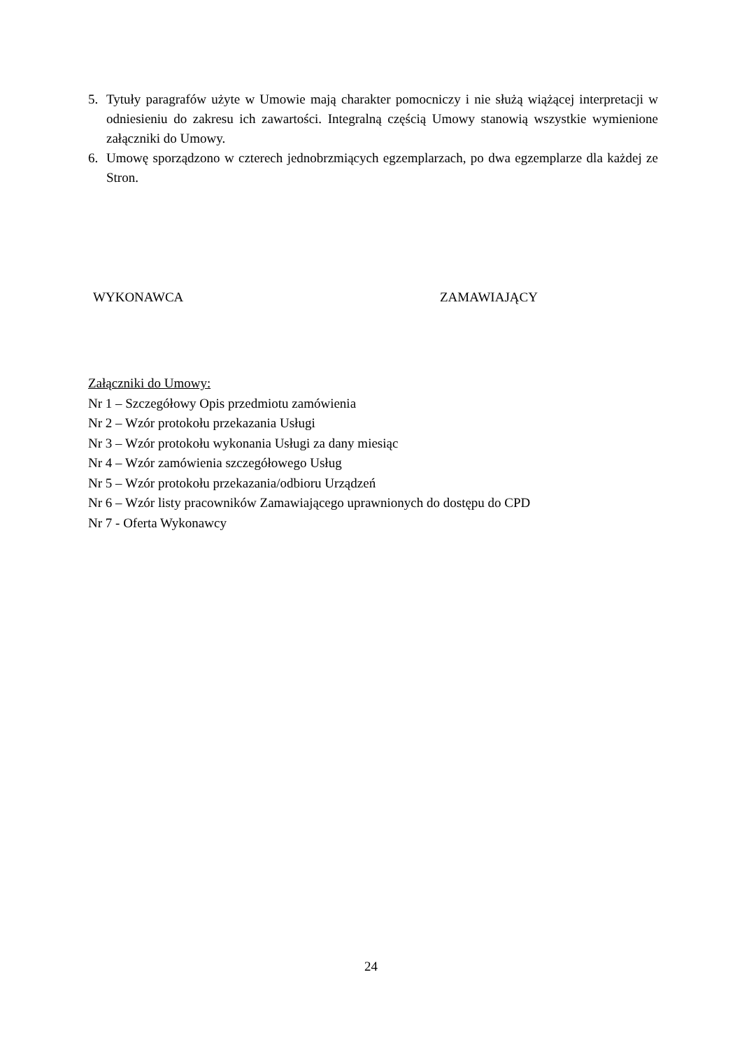5. Tytuły paragrafów użyte w Umowie mają charakter pomocniczy i nie służą wiążącej interpretacji w odniesieniu do zakresu ich zawartości. Integralną częścią Umowy stanowią wszystkie wymienione załączniki do Umowy.
6. Umowę sporządzono w czterech jednobrzmiących egzemplarzach, po dwa egzemplarze dla każdej ze Stron.
WYKONAWCA ZAMAWIAJĄCY
Załączniki do Umowy:
Nr 1 – Szczegółowy Opis przedmiotu zamówienia
Nr 2 – Wzór protokołu przekazania Usługi
Nr 3 – Wzór protokołu wykonania Usługi za dany miesiąc
Nr 4 – Wzór zamówienia szczegółowego Usług
Nr 5 – Wzór protokołu przekazania/odbioru Urządzeń
Nr 6 – Wzór listy pracowników Zamawiającego uprawnionych do dostępu do CPD
Nr 7 - Oferta Wykonawcy
24